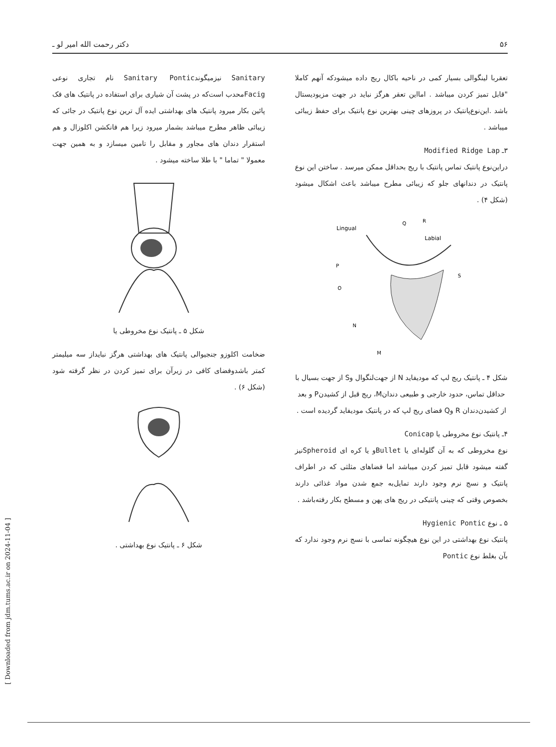۵۶ دکتر رحمت الله امیر لو ـ
تعقربا لینگوالی بسیار کمی در ناحیه باکال ریج داده میشودکه آنهم کاملا "قابل تمیز کردن میباشد . امااین تعقر هرگز نباید در جهت مزیودیستال باشد .این‌نوع‌پانتیک در پروزهای چینی بهترین نوع پانتیک برای حفظ زیبائی میباشد .
۳ـ Modified Ridge Lap
دراین‌نوع پانتیک تماس پانتیک با ریج بحداقل ممکن میرسد . ساختن این نوع پانتیک در دندانهای جلو که زیبائی مطرح میباشد باعث اشکال میشود (شکل ۴) .
Lingual
Labial
Q
R
P
O
S
N
M
شکل ۴ ـ پانتیک ریج لپ که مودیفاید N از جهت‌لنگوال وS از جهت بسیال با حداقل تماس، حدود خارجی و طبیعی دندانM، ریج قبل از کشیدنP و بعد از کشیدن‌دندان R وQ فضای ریج لپ که در پانتیک مودیفاید گردیده است .
۴ـ پانتیک نوع مخروطی یا Conicap
نوع مخروطی که به آن گلوله‌ای یا Bulletو یا کره ای Spheroidنیز گفته میشود قابل تمیز کردن میباشد اما فضاهای مثلثی که در اطراف پانتیک و نسج نرم وجود دارند تمایل‌به جمع شدن مواد غذائی دارند بخصوص وقتی که چینی پانتیکی در ریج های پهن و مسطح بکار رفته‌باشد .
۵ ـ نوع Hygienic Pontic
پانتیک نوع بهداشتی در این نوع هیچگونه تماسی با نسج نرم وجود ندارد که بآن بغلط نوع Pontic
Sanitary نیزمیگوندSanitary Pontic نام تجاری نوعی Facigمحدب است‌که در پشت آن شیاری برای استفاده در پانتیک های فک پائین بکار میرود پانتیک های بهداشتی ایده آل ترین نوع پانتیک در جائی که زیبائی ظاهر مطرح میباشد بشمار میرود زیرا هم فانکشن اکلوزال و هم استقرار دندان های مجاور و مقابل را تامین میسازد و به همین جهت معمولا " تماما " با طلا ساخته میشود .
شکل ۵ ـ پانتیک نوع مخروطی یا
ضخامت اکلوزو جنجیوالی پانتیک های بهداشتی هرگز نبایداز سه میلیمتر کمتر باشدوفضای کافی در زیرآن برای تمیز کردن در نظر گرفته شود (شکل ۶) .
شکل ۶ ـ پانتیک نوع بهداشتی .
[ Downloaded from jdm.tums.ac.ir on 2024-11-04 ]